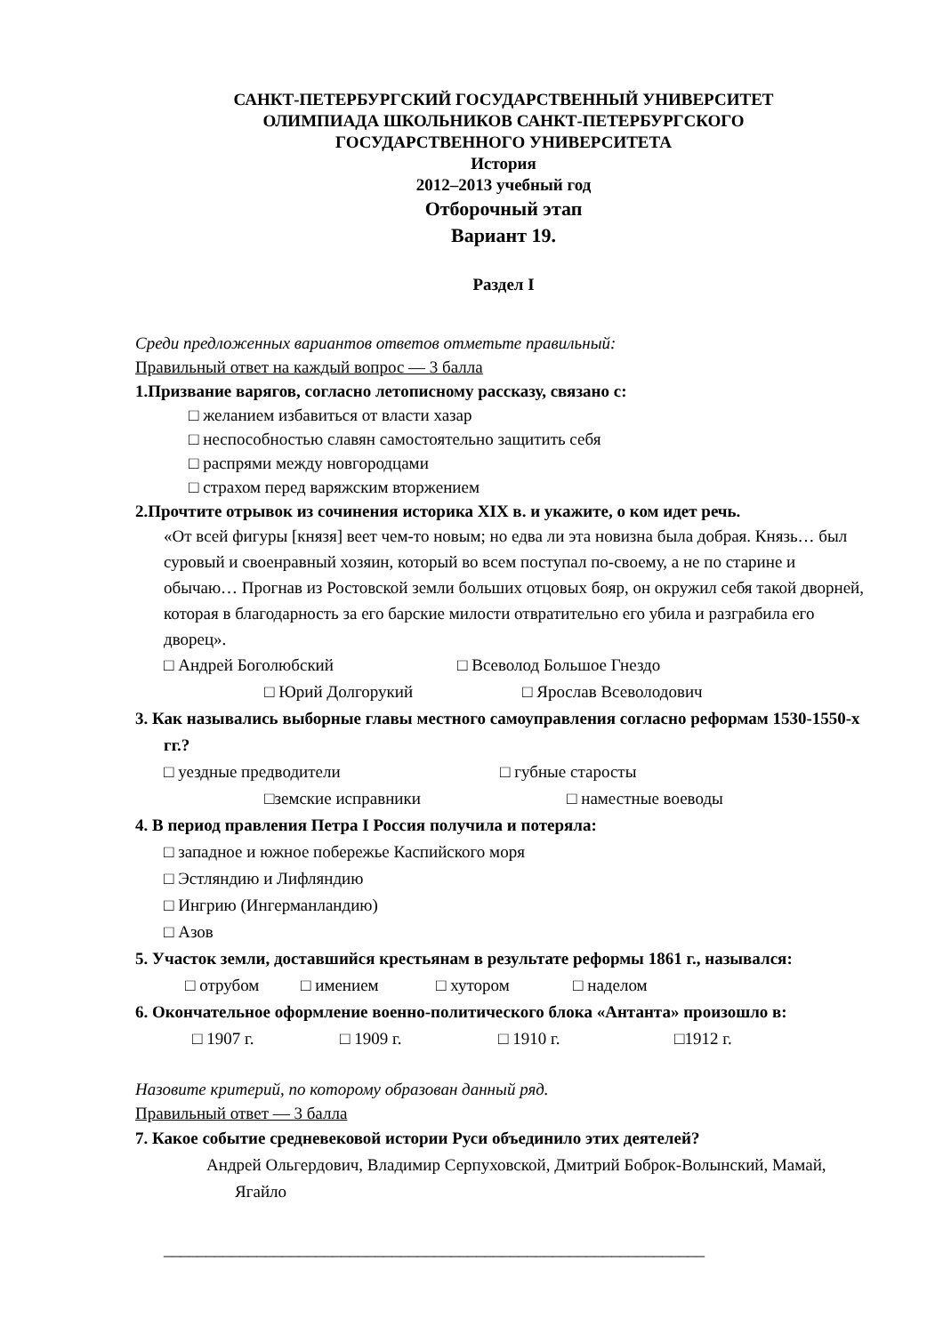САНКТ-ПЕТЕРБУРГСКИЙ ГОСУДАРСТВЕННЫЙ УНИВЕРСИТЕТ
ОЛИМПИАДА ШКОЛЬНИКОВ САНКТ-ПЕТЕРБУРГСКОГО
ГОСУДАРСТВЕННОГО УНИВЕРСИТЕТА
История
2012–2013 учебный год
Отборочный этап
Вариант 19.
Раздел I
Среди предложенных вариантов ответов отметьте правильный:
Правильный ответ на каждый вопрос — 3 балла
1.Призвание варягов, согласно летописному рассказу, связано с:
□ желанием избавиться от власти хазар
□ неспособностью славян самостоятельно защитить себя
□ распрями между новгородцами
□ страхом перед варяжским вторжением
2.Прочтите отрывок из сочинения историка XIX в. и укажите, о ком идет речь.
«От всей фигуры [князя] веет чем-то новым; но едва ли эта новизна была добрая. Князь… был суровый и своенравный хозяин, который во всем поступал по-своему, а не по старине и обычаю… Прогнав из Ростовской земли больших отцовых бояр, он окружил себя такой дворней, которая в благодарность за его барские милости отвратительно его убила и разграбила его дворец».
□ Андрей Боголюбский □ Всеволод Большое Гнездо
□ Юрий Долгорукий □ Ярослав Всеволодович
3. Как назывались выборные главы местного самоуправления согласно реформам 1530-1550-х гг.?
□ уездные предводители □ губные старосты
□земские исправники □ наместные воеводы
4. В период правления Петра I Россия получила и потеряла:
□ западное и южное побережье Каспийского моря
□ Эстляндию и Лифляндию
□ Ингрию (Ингерманландию)
□ Азов
5. Участок земли, доставшийся крестьянам в результате реформы 1861 г., назывался:
□ отрубом □ имением □ хутором □ наделом
6. Окончательное оформление военно-политического блока «Антанта» произошло в:
□ 1907 г. □ 1909 г. □ 1910 г. □1912 г.
Назовите критерий, по которому образован данный ряд.
Правильный ответ — 3 балла
7. Какое событие средневековой истории Руси объединило этих деятелей?
Андрей Ольгердович, Владимир Серпуховской, Дмитрий Боброк-Волынский, Мамай, Ягайло
________________________________________________________________